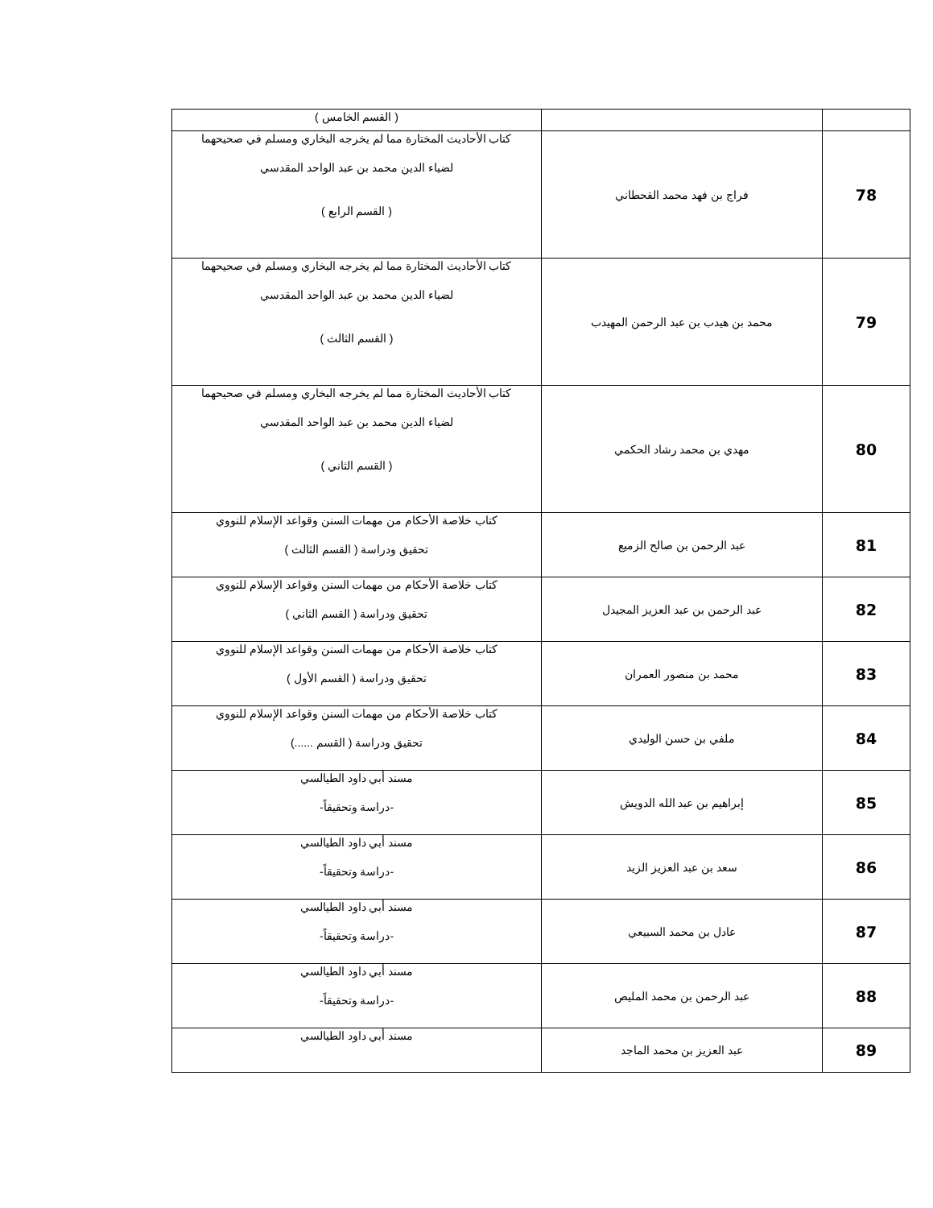| | | ( القسم الخامس ) |
| 78 | فراج بن فهد محمد القحطاني | كتاب الأحاديث المختارة مما لم يخرجه البخاري ومسلم في صحيحهما لضياء الدين محمد بن عبد الواحد المقدسي ( القسم الرابع ) |
| 79 | محمد بن هيدب بن عبد الرحمن المهيدب | كتاب الأحاديث المختارة مما لم يخرجه البخاري ومسلم في صحيحهما لضياء الدين محمد بن عبد الواحد المقدسي ( القسم الثالث ) |
| 80 | مهدي بن محمد رشاد الحكمي | كتاب الأحاديث المختارة مما لم يخرجه البخاري ومسلم في صحيحهما لضياء الدين محمد بن عبد الواحد المقدسي ( القسم الثاني ) |
| 81 | عبد الرحمن بن صالح الزميع | كتاب خلاصة الأحكام من مهمات السنن وقواعد الإسلام للنووي تحقيق ودراسة ( القسم الثالث ) |
| 82 | عبد الرحمن بن عبد العزيز المجيدل | كتاب خلاصة الأحكام من مهمات السنن وقواعد الإسلام للنووي تحقيق ودراسة ( القسم الثاني ) |
| 83 | محمد بن منصور العمران | كتاب خلاصة الأحكام من مهمات السنن وقواعد الإسلام للنووي تحقيق ودراسة ( القسم الأول ) |
| 84 | ملفي بن حسن الوليدي | كتاب خلاصة الأحكام من مهمات السنن وقواعد الإسلام للنووي تحقيق ودراسة ( القسم ......) |
| 85 | إبراهيم بن عبد الله الدويش | مسند أبي داود الطيالسي -دراسة وتحقيقاً- |
| 86 | سعد بن عبد العزيز الزيد | مسند أبي داود الطيالسي -دراسة وتحقيقاً- |
| 87 | عادل بن محمد السبيعي | مسند أبي داود الطيالسي -دراسة وتحقيقاً- |
| 88 | عبد الرحمن بن محمد المليص | مسند أبي داود الطيالسي -دراسة وتحقيقاً- |
| 89 | عبد العزيز بن محمد الماجد | مسند أبي داود الطيالسي |